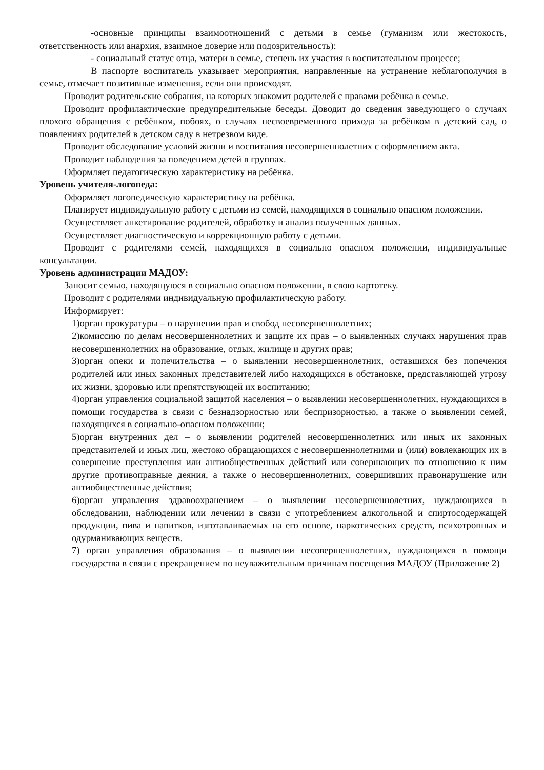-основные принципы взаимоотношений с детьми в семье (гуманизм или жестокость, ответственность или анархия, взаимное доверие или подозрительность):
- социальный статус отца, матери в семье, степень их участия в воспитательном процессе;
В паспорте воспитатель указывает мероприятия, направленные на устранение неблагополучия в семье, отмечает позитивные изменения, если они происходят.
Проводит родительские собрания, на которых знакомит родителей с правами ребёнка в семье.
Проводит профилактические предупредительные беседы. Доводит до сведения заведующего о случаях плохого обращения с ребёнком, побоях, о случаях несвоевременного прихода за ребёнком в детский сад, о появлениях родителей в детском саду в нетрезвом виде.
Проводит обследование условий жизни и воспитания несовершеннолетних с оформлением акта.
Проводит наблюдения за поведением детей в группах.
Оформляет педагогическую характеристику на ребёнка.
Уровень учителя-логопеда:
Оформляет логопедическую характеристику на ребёнка.
Планирует индивидуальную работу с детьми из семей, находящихся в социально опасном положении.
Осуществляет анкетирование родителей, обработку и анализ полученных данных.
Осуществляет диагностическую и коррекционную работу с детьми.
Проводит с родителями семей, находящихся в социально опасном положении, индивидуальные консультации.
Уровень администрации МАДОУ:
Заносит семью, находящуюся в социально опасном положении, в свою картотеку.
Проводит с родителями индивидуальную профилактическую работу.
Информирует:
1)орган прокуратуры – о нарушении прав и свобод несовершеннолетних;
2)комиссию по делам несовершеннолетних и защите их прав – о выявленных случаях нарушения прав несовершеннолетних на образование, отдых, жилище и других прав;
3)орган опеки и попечительства – о выявлении несовершеннолетних, оставшихся без попечения родителей или иных законных представителей либо находящихся в обстановке, представляющей угрозу их жизни, здоровью или препятствующей их воспитанию;
4)орган управления социальной защитой населения – о выявлении несовершеннолетних, нуждающихся в помощи государства в связи с безнадзорностью или беспризорностью, а также о выявлении семей, находящихся в социально-опасном положении;
5)орган внутренних дел – о выявлении родителей несовершеннолетних или иных их законных представителей и иных лиц, жестоко обращающихся с несовершеннолетними и (или) вовлекающих их в совершение преступления или антиобщественных действий или совершающих по отношению к ним другие противоправные деяния, а также о несовершеннолетних, совершивших правонарушение или антиобщественные действия;
6)орган управления здравоохранением – о выявлении несовершеннолетних, нуждающихся в обследовании, наблюдении или лечении в связи с употреблением алкогольной и спиртосодержащей продукции, пива и напитков, изготавливаемых на его основе, наркотических средств, психотропных и одурманивающих веществ.
7) орган управления образования – о выявлении несовершеннолетних, нуждающихся в помощи государства в связи с прекращением по неуважительным причинам посещения МАДОУ (Приложение 2)